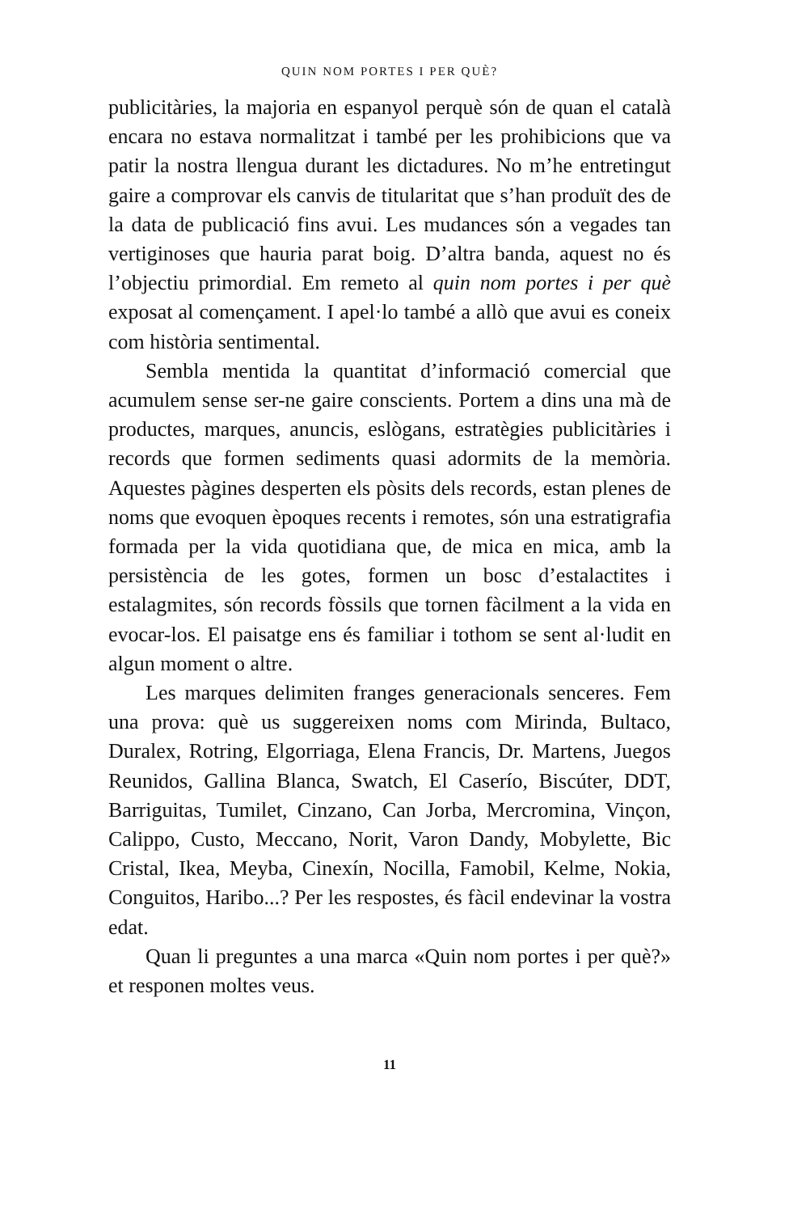QUIN NOM PORTES I PER QUÈ?
publicitàries, la majoria en espanyol perquè són de quan el català encara no estava normalitzat i també per les prohibicions que va patir la nostra llengua durant les dictadures. No m’he entretingut gaire a comprovar els canvis de titularitat que s’han produït des de la data de publicació fins avui. Les mudances són a vegades tan vertiginoses que hauria parat boig. D’altra banda, aquest no és l’objectiu primordial. Em remeto al quin nom portes i per què exposat al començament. I apel·lo també a allò que avui es coneix com història sentimental.
Sembla mentida la quantitat d’informació comercial que acumulem sense ser-ne gaire conscients. Portem a dins una mà de productes, marques, anuncis, eslògans, estratègies publicitàries i records que formen sediments quasi adormits de la memòria. Aquestes pàgines desperten els pòsits dels records, estan plenes de noms que evoquen èpoques recents i remotes, són una estratigrafia formada per la vida quotidiana que, de mica en mica, amb la persistència de les gotes, formen un bosc d’estalactites i estalagmites, són records fòssils que tornen fàcilment a la vida en evocar-los. El paisatge ens és familiar i tothom se sent al·ludit en algun moment o altre.
Les marques delimiten franges generacionals senceres. Fem una prova: què us suggereixen noms com Mirinda, Bultaco, Duralex, Rotring, Elgorriaga, Elena Francis, Dr. Martens, Juegos Reunidos, Gallina Blanca, Swatch, El Caserío, Biscúter, DDT, Barriguitas, Tumilet, Cinzano, Can Jorba, Mercromina, Vinçon, Calippo, Custo, Meccano, Norit, Varon Dandy, Mobylette, Bic Cristal, Ikea, Meyba, Cinexín, Nocilla, Famobil, Kelme, Nokia, Conguitos, Haribo...? Per les respostes, és fàcil endevinar la vostra edat.
Quan li preguntes a una marca «Quin nom portes i per què?» et responen moltes veus.
11